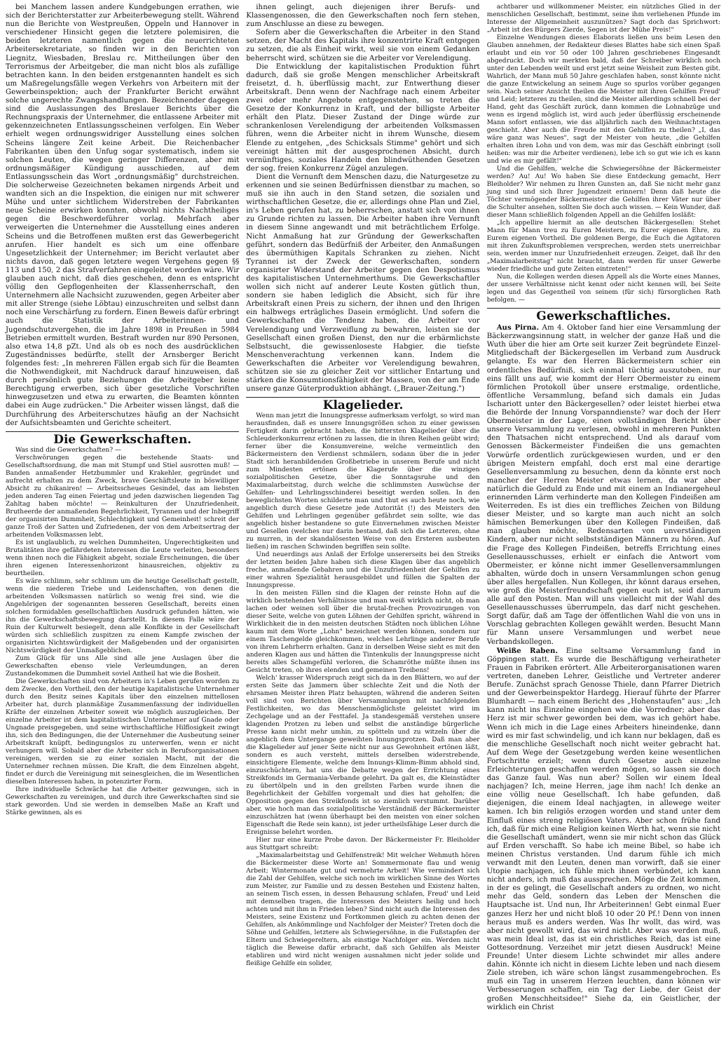bei Manchem lassen andere Kundgebungen errathen, wie sich der Berichterstatter zur Arbeiterbewegung stellt. Während nun die Berichte von Westpreußen, Oppeln und Hannover in verschiedener Hinsicht gegen die letztere polemisiren, die beiden letzteren namentlich gegen die neuerrichteten Arbeitersekretariate, so finden wir in den Berichten von Liegnitz, Wiesbaden, Breslau rc. Mittheilungen über den Terrorismus der Arbeitgeber, die man nicht blos als zufällige betrachten kann. In den beiden erstgenannten handelt es sich um Maßregelungsfälle wegen Verkehrs von Arbeitern mit der Gewerbeinspektion; auch der Frankfurter Bericht erwähnt solche ungerechte Zwangshandlungen. Bezeichnender dagegen sind die Auslassungen des Breslauer Berichts über die Rechnungspraxis der Unternehmer, die entlassene Arbeiter mit gekennzeichneten Entlassungsscheinen verfolgen. Ein Weber erhielt wegen ordnungswidriger Ausstellung eines solchen Scheins längere Zeit keine Arbeit. Die Reichenbacher Fabrikanten üben den Unfug sogar systematisch, indem sie solchen Leuten, die wegen geringer Differenzen, aber mit ordnungsmäßiger Kündigung ausschieden, auf dem Entlassungsschein das Wort „ordnungsmäßig" durchstreichen. Die solcherweise Gezeichneten bekamen nirgends Arbeit und wandten sich an die Inspektion, die einigen nur mit schwerer Mühe und unter sichtlichem Widerstreben der Fabrikanten neue Scheine erwirken konnten, obwohl nichts Nachtheiliges gegen die Beschwerdeführer vorlag. Mehrfach aber verweigerten die Unternehmer die Ausstellung eines anderen Scheins und die Betroffenen mußten erst das Gewerbegericht anrufen. Hier handelt es sich um eine offenbare Ungesetzlichkeit der Unternehmer; im Bericht verlautet aber nichts davon, daß gegen letztere wegen Vergehens gegen §§ 113 und 150, 2 das Strafverfahren eingeleitet worden wäre. Wir glauben auch nicht, daß dies geschehen, denn es entspricht völlig den Gepflogenheiten der Klassenherrschaft, den Unternehmern alle Nachsicht zuzuwenden, gegen Arbeiter aber mit aller Strenge (siehe Löbtau) einzuschreiten und selbst dann noch eine Verschärfung zu fordern. Einen Beweis dafür erbringt auch die Statistik der Arbeiterinnen- und Jugendschutzvergehen, die im Jahre 1898 in Preußen in 5984 Betrieben ermittelt wurden. Bestraft wurden nur 890 Personen, also etwa 14,8 pZt. Und als ob es noch des ausdrücklichen Zugeständnisses bedürfte, stellt der Arnsberger Bericht folgendes fest: „In mehreren Fällen ergab sich für die Beamten die Nothwendigkeit, mit Nachdruck darauf hinzuweisen, daß durch persönlich gute Beziehungen die Arbeitgeber keine Berechtigung erwerben, sich über gesetzliche Vorschriften hinwegzusetzen und etwa zu erwarten, die Beamten könnten dabei ein Auge zudrücken." Die Arbeiter wissen längst, daß die Durchführung des Arbeiterschutzes häufig an der Nachsicht der Aufsichtsbeamten und Gerichte scheitert.
Die Gewerkschaften.
Was sind die Gewerkschaften? —
Verschwörungen gegen die bestehende Staats- und Gesellschaftsordnung, die man mit Stumpf und Stiel ausrotten muß! — Banden anmaßender Hetzbummler und Krakehler, gegründet und aufrecht erhalten zu dem Zweck, brave Geschäftsleute in böswilliger Absicht zu chikaniren! — Arbeitsscheues Gesindel, das am liebsten jeden anderen Tag einen Feiertag und jeden dazwischen liegenden Tag Zahltag haben möchte! — Reinkulturen der Unzufriedenheit, Brutheerde der anmaßenden Begehrlichkeit, Tyrannen und der Inbegriff der organisirten Dummheit, Schlechtigkeit und Gemeinheit! schreit der ganze Troß der Satten und Zufriedenen, der von dem Arbeitsertrag der arbeitenden Volksmassen lebt.
Es ist unglaublich, zu welchen Dummheiten, Ungerechtigkeiten und Brutalitäten ihre gefährdeten Interessen die Leute verleiten, besonders wenn ihnen noch die Fähigkeit abgeht, soziale Erscheinungen, die über ihren eigenen Interessenhorizont hinausreichen, objektiv zu beurtheilen.
Es wäre schlimm, sehr schlimm um die heutige Gesellschaft gestellt, wenn die niederen Triebe und Leidenschaften, von denen die arbeitenden Volksmassen natürlich so wenig frei sind, wie die Angehörigen der sogenannten besseren Gesellschaft, bereits einen solchen formidablen gesellschaftlichen Ausdruck gefunden hätten, wie ihn die Gewerkschaftsbewegung darstellt. In diesem Falle wäre der Ruin der Kulturwelt besiegelt, denn alle Konflikte in der Gesellschaft würden sich schließlich zuspitzen zu einem Kampfe zwischen der organisirten Nichtswürdigkeit der Maßgebenden und der organisirten Nichtswürdigkeit der Unmaßgeblichen.
Zum Glück für uns Alle sind alle jene Auslagen über die Gewerkschaften ebenso viele Verleumdungen, an deren Zustandekommen die Dummheit soviel Antheil hat wie die Bosheit.
Die Gewerkschaften sind von Arbeitern in's Leben gerufen worden zu dem Zwecke, den Vortheil, den der heutige kapitalistische Unternehmer durch den Besitz seines Kapitals über den einzelnen mittellosen Arbeiter hat, durch planmäßige Zusammenfassung der individuellen Kräfte der einzelnen Arbeiter soweit wie möglich auszugleichen. Der einzelne Arbeiter ist dem kapitalistischen Unternehmer auf Gnade oder Ungnade preisgegeben, und seine wirthschaftliche Hilflosigkeit zwingt ihn, sich den Bedingungen, die der Unternehmer die Ausbeutung seiner Arbeitskraft knüpft, bedingungslos zu unterwerfen, wenn er nicht verhungern will. Sobald aber die Arbeiter sich in Berufsorganisationen vereinigen, werden sie zu einer sozialen Macht, mit der die Unternehmer rechnen müssen. Die Kraft, die dem Einzelnen abgeht, findet er durch die Vereinigung mit seinesgleichen, die im Wesentlichen dieselben Interessen haben, in potenzirter Form.
Ihre individuelle Schwäche hat die Arbeiter gezwungen, sich in Gewerkschaften zu vereinigen, und durch ihre Gewerkschaften sind sie stark geworden. Und sie werden in demselben Maße an Kraft und Stärke gewinnen, als es
ihnen gelingt, auch diejenigen ihrer Berufs- und Klassengenossen, die den Gewerkschaften noch fern stehen, zum Anschlusse an diese zu bewegen.
Sofern aber die Gewerkschaften die Arbeiter in den Stand setzen, der Macht des Kapitals ihre konzentrirte Kraft entgegen zu setzen, die als Einheit wirkt, weil sie von einem Gedanken beherrscht wird, schützen sie die Arbeiter vor Verelendigung.
Die Entwicklung der kapitalistischen Produktion führt dadurch, daß sie große Mengen menschlicher Arbeitskraft freisetzt, d. h. überflüssig macht, zur Entwerthung dieser Arbeitskraft. Denn wenn der Nachfrage nach einem Arbeiter zwei oder mehr Angebote entgegenstehen, so treten die Gesetze der Konkurrenz in Kraft, und der billigste Arbeiter erhält den Platz. Dieser Zustand der Dinge würde zur schrankenlosen Verelendigung der arbeitenden Volksmassen führen, wenn die Arbeiter nicht in ihrem Wunsche, diesem Elende zu entgehen, „des Schicksals Stimme" gehört und sich vereinigt hätten mit der ausgesprochenen Absicht, durch vernünftiges, soziales Handeln den blindwüthenden Gesetzen der sog. freien Konkurrenz Zügel anzulegen.
Dient die Vernunft dem Menschen dazu, die Naturgesetze zu erkennen und sie seinen Bedürfnissen dienstbar zu machen, so muß sie ihn auch in den Stand setzen, die sozialen und wirthschaftlichen Gesetze, die er, allerdings ohne Plan und Ziel, in's Leben gerufen hat, zu beherrschen, anstatt sich von ihnen zu Grunde richten zu lassen. Die Arbeiter haben ihre Vernunft in diesem Sinne angewandt und mit beträchtlichem Erfolge. Nicht Anmaßung hat zur Gründung der Gewerkschaften geführt, sondern das Bedürfniß der Arbeiter, den Anmaßungen des übermüthigen Kapitals Schranken zu ziehen. Nicht Tyrannei ist der Zweck der Gewerkschaften, sondern organisirter Widerstand der Arbeiter gegen den Despotismus des kapitalistischen Unternehmerthums. Die Gewerkschaftler wollen sich nicht auf anderer Leute Kosten gütlich thun, sondern sie haben lediglich die Absicht, sich für ihre Arbeitskraft einen Preis zu sichern, der ihnen und den Ihrigen ein halbwegs erträgliches Dasein ermöglicht. Und sofern die Gewerkschaften die Tendenz haben, die Arbeiter vor Verelendigung und Verzweiflung zu bewahren, leisten sie der Gesellschaft einen großen Dienst, den nur die erbärmlichste Selbstsucht, die gewissenloseste Habgier, die tiefste Menschenverachtung verkennen kann. Indem die Gewerkschaften die Arbeiter vor Verelendigung bewahren, schützen sie sie zu gleicher Zeit vor sittlicher Entartung und stärken die Konsumtionsfähigkeit der Massen, von der am Ende unsere ganze Güterproduktion abhängt. („Brauer-Zeitung.")
Klagelieder.
Wenn man jetzt die Innungspresse aufmerksam verfolgt, so wird man herausfinden, daß es unsere Innungsgrößen schon zu einer gewissen Fertigkeit darin gebracht haben, die bittersten Klagelieder über die Schleuderkonkurrenz ertönen zu lassen, die in ihren Reihen geübt wird; ferner über die Konsumvereine, welche vermeintlich den Bäckermeistern den Verdienst schmälern, sodann über die in jeder Stadt sich heranbildenden Großbetriebe in unserem Berufe und nicht zum Mindesten ertönen die Klagerufe über die winzigen sozialpolitischen Gesetze, über die Sonntagsruhe und den Maximalarbeitstag, durch welche die schlimmsten Auswüchse der Gehilfen- und Lehrlingsschinderei beseitigt werden sollen. In den beweglichsten Worten schilderte man und thut es auch heute noch, wie angeblich durch diese Gesetze jede Autorität (!) des Meisters den Gehilfen und Lehrlingen gegenüber gefährdet sein sollte, wie das angeblich bisher bestandene so gute Einvernehmen zwischen Meister und Gesellen (welches nur darin bestand, daß sich die Letzteren, ohne zu murren, in der skandalösesten Weise von den Ersteren ausbeuten ließen) im raschen Schwinden begriffen sein sollte.
Und neuerdings aus Anlaß der Erfolge unsererseits bei den Streiks der letzten beiden Jahre haben sich diese Klagen über das angeblich freche, anmaßende Gebahren und die Unzufriedenheit der Gehilfen zu einer wahren Spezialität herausgebildet und füllen die Spalten der Innungspresse.
In den meisten Fällen sind die Klagen der reinste Hohn auf die wirklich bestehenden Verhältnisse und man weiß wirklich nicht, ob man lachen oder weinen soll über die brutal-frechen Provozirungen von dieser Seite, welche von guten Löhnen der Gehilfen spricht, während in Wirklichkeit die in den meisten deutschen Städten noch üblichen Löhne kaum mit dem Worte „Lohn" bezeichnet werden können, sondern nur einem Taschengelde gleichkommen, welches Lehrlinge anderer Berufe von ihrem Lehrherrn erhalten. Ganz in derselben Weise sieht es mit den anderen Klagen aus und hätten die Tintenkulis der Innungspresse nicht bereits alles Schamgefühl verloren, die Schamröthe müßte ihnen ins Gesicht treten, ob ihres elenden und gemeinen Treibens!
Welch' krasser Widerspruch zeigt sich da in den Blättern, wo auf der ersten Seite das Jammern über schlechte Zeit und die Noth der ehrsamen Meister ihren Platz behaupten, während die anderen Seiten voll sind von Berichten über Versammlungen mit nachfolgenden Festlichkeiten, wo das Menschenmöglichste geleistet wird im Zechgelage und an der Festtafel. Ja standesgemäß verstehen unsere klagenden Protzen zu leben und selbst die anständige bürgerliche Presse kann nicht mehr umhin, zu spötteln und zu witzeln über die angeblich dem Untergange geweihten Innungsprotzen. Daß man aber die Klagelieder auf jener Seite nicht nur aus Gewohnheit ertönen läßt, sondern es auch versteht, mittels derselben widerstrebende, einsichtigere Elemente, welche dem Innungs-Klimm-Bimm abhold sind, einzuschüchtern, hat uns die Debatte wegen der Errichtung eines Streikfonds im Germania-Verbande gelehrt. Da galt es, die Kleinstädter zu übertölpeln und in den grellsten Farben wurde ihnen die Begehrlichkeit der Gehilfen vorgemalt und dies hat geholfen; die Opposition gegen den Streikfonds ist so ziemlich verstummt. Darüber aber, wie hoch man das sozialpolitische Verständniß der Bäckermeister einzuschätzen hat (wenn überhaupt bei den meisten von einer solchen Eigenschaft die Rede sein kann), ist jeder urtheilsfähige Leser durch die Ereignisse belehrt worden.
Hier nur eine kurze Probe davon. Der Bäckermeister Fr. Bleiholder aus Stuttgart schreibt:
„Maximalarbeitstag und Gehilfenstreik! Mit welcher Wehmuth hören die Bäckermeister diese Worte an! Sommermonate flau und wenig Arbeit; Wintermonate gut und vermehrte Arbeit! Wie vermindert sich die Zahl der Gehilfen, welche sich noch im wirklichen Sinne des Wortes zum Meister, zur Familie und zu dessen Bestehen und Existenz halten, an seinem Tisch essen, in dessen Behausung schlafen, Freud' und Leid mit demselben tragen, die Interessen des Meisters heilig und hoch achten und mit ihm in Frieden leben? Sind nicht auch die Interessen des Meisters, seine Existenz und Fortkommen gleich zu achten denen der Gehilfen, als Ankömmlinge und Nachfolger der Meister? Treten doch die Söhne und Gehilfen, letztere als Schwiegersöhne, in die Fußstapfen der Eltern und Schwiegereltern, als einstige Nachfolger ein. Werden nicht täglich die Beweise dafür erbracht, daß sich Gehilfen als Meister etabliren und wird nicht wenigen ausnahmen nicht jeder solide und fleißige Gehilfe ein solider,
achtbarer und willkommener Meister, ein nützliches Glied in der menschlichen Gesellschaft, bestimmt, seine ihm verliehenen Pfunde im Interesse der Allgemeinheit auszunützen? Sagt doch das Sprichwort: „Arbeit ist des Bürgers Zierde, Segen ist der Mühe Preis!"
Einzelne Wendungen dieses Elaborats ließen uns beim Lesen den Glauben annehmen, der Redakteur dieses Blattes habe sich einen Spaß erlaubt und ein vor 50 oder 100 Jahren geschriebenes Eingesandt abgedruckt. Doch wir merkten bald, daß der Schreiber wirklich noch unter den Lebenden weilt und erst jetzt seine Weisheit zum Besten gibt. Wahrlich, der Mann muß 50 Jahre geschlafen haben, sonst könnte nicht die ganze Entwickelung an seinem Auge so spurlos vorüber gegangen sein. Nach seiner Ansicht theilen die Meister mit ihren Gehilfen Freud' und Leid; letzteres zu theilen, sind die Meister allerdings schnell bei der Hand, geht das Geschäft zurück, dann kommen die Lohnabzüge und wenn es irgend möglich ist, wird auch jeder überflüssig erscheinende Mann sofort entlassen, wie das alljährlich nach den Weihnachtstagen geschieht. Aber auch die Freude mit den Gehilfen zu theilen? „I, das wäre ganz was Neues", sagt der Meister von heute, „die Gehilfen erhalten ihren Lohn und von dem, was mir das Geschäft einbringt (soll heißen: was mir die Arbeiter verdienen), lebe ich so gut wie ich es kann und wie es mir gefällt!"
Und die Gehilfen, welche die Schwiegersöhne der Bäckermeister werden? Au! Au! Wo haben Sie diese Entdeckung gemacht, Herr Bleiholder? Wir nehmen zu Ihren Gunsten an, daß Sie nicht mehr ganz jung sind und sich Ihrer Jugendzeit erinnern! Denn daß heute die Töchter vermögender Bäckermeister die Gehilfen ihrer Väter nur über die Schulter ansehen, sollten Sie doch auch wissen. — Kein Wunder, daß dieser Mann schließlich folgenden Appell an die Gehilfen losläßt:
„Ich appellire hiermit an alle deutschen Bäckergesellen: Stehet Mann für Mann treu zu Euren Meistern, zu Eurer eigenen Ehre, zu Eurem eigenen Vortheil. Die goldenen Berge, die Euch die Agitatoren mit ihren Zukunftsproblemen versprechen, werden stets unerreichbar sein, werden immer nur Unzufriedenheit erzeugen. Zeiget, daß Ihr den „Maximalarbeitstag" nicht braucht, dann werden für unser Gewerbe wieder friedliche und gute Zeiten eintreten!"
Nun, die Kollegen werden diesen Appell als die Worte eines Mannes, der unsere Verhältnisse nicht kennt oder nicht kennen will, bei Seite legen und das Gegentheil von seinem (für sich) fürsorglichen Rath befolgen. —
Gewerkschaftliches.
Aus Pirna. Am 4. Oktober fand hier eine Versammlung der Bäckerzwangsinnung statt, in welcher der ganze Haß und die Wuth über die hier am Orte seit kurzer Zeit begründete Einzel-Mitgliedschaft der Bäckergesellen im Verband zum Ausdruck gelangte. Es war den Herren Bäckermeistern schier ein ordentliches Bedürfniß, sich einmal tüchtig auszutoben, nur eins fällt uns auf, wie kommt der Herr Obermeister zu einem förmlichen Protokoll über unsere erstmalige, ordentliche, öffentliche Versammlung, befand sich damals ein Judas Ischariott unter den Bäckergesellen? oder leistet hierbei etwa die Behörde der Innung Vorspanndienste? war doch der Herr Obermeister in der Lage, einen vollständigen Bericht über unsere Versammlung zu verlesen, obwohl in mehreren Punkten den Thatsachen nicht entsprechend. Und als darauf vom Genossen Bäckermeister Findeißen die uns gemachten Vorwürfe ordentlich zurückgewiesen wurden, und er den übrigen Meistern empfahl, doch erst mal eine derartige Gesellenversammlung zu besuchen, denn da könnte erst noch mancher der Herren Meister etwas lernen, da war aber natürlich die Geduld zu Ende und mit einem an Indianergeheul erinnernden Lärm verhinderte man den Kollegen Findeißen am Weiterreden. Es ist dies ein treffliches Zeichen von Bildung dieser Meister, und so kargte man auch nicht an solch hämischen Bemerkungen über den Kollegen Findeißen, daß man glauben möchte, Redensarten von unverständigen Kindern, aber nur nicht selbstständigen Männern zu hören. Auf die Frage des Kollegen Findeißen, betreffs Errichtung eines Gesellenausschusses, erhielt er einfach die Antwort vom Obermeister, er könne nicht immer Gesellenversammlungen abhalten, würde doch in unsern Versammlungen schon genug über alles hergefallen. Nun Kollegen, ihr könnt daraus ersehen, wie groß die Meisterfreundschaft gegen euch ist, seid darum alle auf den Posten. Man will uns vielleicht mit der Wahl des Gesellenausschusses überrumpeln, das darf nicht geschehen. Sorgt dafür, daß am Tage der öffentlichen Wahl die von uns in Vorschlag gebrachten Kollegen gewählt werden. Besucht Mann für Mann unsere Versammlungen und werbet neue Verbandskollegen.
Weiße Raben. Eine seltsame Versammlung fand in Göppingen statt. Es wurde die Beschäftigung verheiratheter Frauen in Fabriken erörtert. Alle Arbeiterorganisationen waren vertreten, daneben Lehrer, Geistliche und Vertreter anderer Berufe. Zunächst sprach Genosse Thiele, dann Pfarrer Dietrich und der Gewerbeinspektor Hardegg. Hierauf führte der Pfarrer Blumhardt — nach einem Bericht des „Hohenstaufen" aus: „Ich kann nicht ins Einzelne eingehen wie die Vorredner; aber das Herz ist mir schwer geworden bei dem, was ich gehört habe. Wenn ich mich in die Lage eines Arbeiters hineindenke, dann wird es mir fast schwindelig, und ich kann nur beklagen, daß es die menschliche Gesellschaft noch nicht weiter gebracht hat. Auf dem Wege der Gesetzgebung werden keine wesentlichen Fortschritte erzielt; wenn durch Gesetze auch einzelne Erleichterungen geschaffen werden mögen, so lassen sie doch das Ganze faul. Was nun aber? Sollen wir einem Ideal nachjagen? Ich, meine Herren, jage ihm nach! Ich denke an eine völlig neue Gesellschaft. Ich habe gefunden, daß diejenigen, die einem Ideal nachjagten, in allewege weiter kamen. Ich bin religiös erzogen worden und stand unter dem Einfluß eines streng religiösen Vaters. Aber schon frühe fand ich, daß für mich eine Religion keinen Werth hat, wenn sie nicht die Gesellschaft umändert, wenn sie mir nicht schon das Glück auf Erden verschafft. So habe ich meine Bibel, so habe ich meinen Christus verstanden. Und darum fühle ich mich verwandt mit den Leuten, denen man vorwirft, daß sie einer Utopie nachjagen, ich fühle mich ihnen verbündet, ich kann nicht anders, ich muß das aussprechen. Möge die Zeit kommen, in der es gelingt, die Gesellschaft anders zu ordnen, wo nicht mehr das Geld, sondern das Leben der Menschen die Hauptsache ist. Und nun, Ihr Arbeiterinnen! Gebt einmal Euer ganzes Herz her und nicht bloß 10 oder 20 Pf.! Denn von innen heraus muß es anders werden. Was Ihr wollt, das wird, was aber nicht gewollt wird, das wird nicht. Aber was werden muß, was mein Ideal ist, das ist ein christliches Reich, das ist eine Gottesordnung. Verzeihet mir jetzt diesen Ausdruck! Meine Freunde! Unter diesem Lichte schwindet mir alles andere dahin. Könnte ich nicht in diesem Lichte leben und nach diesem Ziele streben, ich wäre schon längst zusammengebrochen. Es muß ein Tag in unserem Herzen leuchten, dann können wir Verbesserungen schaffen, ein Tag der Liebe, der Geist der großen Menschheitsidee!" Siehe da, ein Geistlicher, der wirklich ein Christ